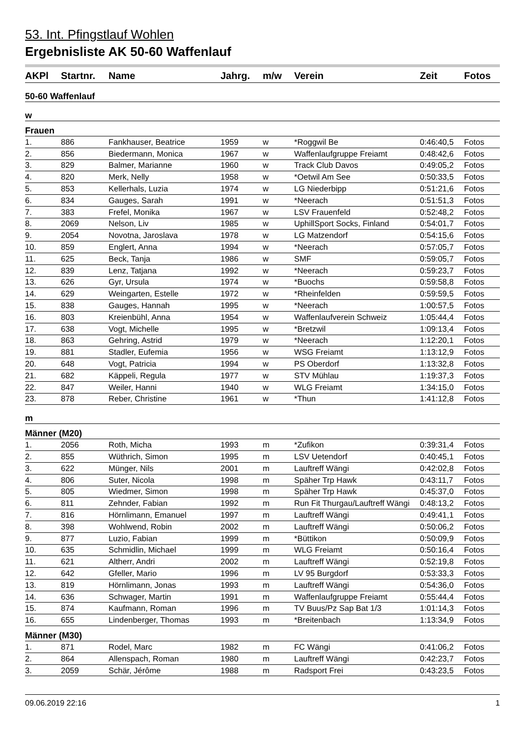53. Int. Pfingstlauf Wohlen
Ergebnisliste AK 50-60 Waffenlauf
| AKPl | Startnr. | Name | Jahrg. | m/w | Verein | Zeit | Fotos |
| --- | --- | --- | --- | --- | --- | --- | --- |
| 50-60 Waffenlauf | | | | | | | |
| w | | | | | | | |
| Frauen | | | | | | | |
| 1. | 886 | Fankhauser, Beatrice | 1959 | w | *Roggwil Be | 0:46:40,5 | Fotos |
| 2. | 856 | Biedermann, Monica | 1967 | w | Waffenlaufgruppe Freiamt | 0:48:42,6 | Fotos |
| 3. | 829 | Balmer, Marianne | 1960 | w | Track Club Davos | 0:49:05,2 | Fotos |
| 4. | 820 | Merk, Nelly | 1958 | w | *Oetwil Am See | 0:50:33,5 | Fotos |
| 5. | 853 | Kellerhals, Luzia | 1974 | w | LG Niederbipp | 0:51:21,6 | Fotos |
| 6. | 834 | Gauges, Sarah | 1991 | w | *Neerach | 0:51:51,3 | Fotos |
| 7. | 383 | Frefel, Monika | 1967 | w | LSV Frauenfeld | 0:52:48,2 | Fotos |
| 8. | 2069 | Nelson, Liv | 1985 | w | UphillSport Socks, Finland | 0:54:01,7 | Fotos |
| 9. | 2054 | Novotna, Jaroslava | 1978 | w | LG Matzendorf | 0:54:15,6 | Fotos |
| 10. | 859 | Englert, Anna | 1994 | w | *Neerach | 0:57:05,7 | Fotos |
| 11. | 625 | Beck, Tanja | 1986 | w | SMF | 0:59:05,7 | Fotos |
| 12. | 839 | Lenz, Tatjana | 1992 | w | *Neerach | 0:59:23,7 | Fotos |
| 13. | 626 | Gyr, Ursula | 1974 | w | *Buochs | 0:59:58,8 | Fotos |
| 14. | 629 | Weingarten, Estelle | 1972 | w | *Rheinfelden | 0:59:59,5 | Fotos |
| 15. | 838 | Gauges, Hannah | 1995 | w | *Neerach | 1:00:57,5 | Fotos |
| 16. | 803 | Kreienbühl, Anna | 1954 | w | Waffenlaufverein Schweiz | 1:05:44,4 | Fotos |
| 17. | 638 | Vogt, Michelle | 1995 | w | *Bretzwil | 1:09:13,4 | Fotos |
| 18. | 863 | Gehring, Astrid | 1979 | w | *Neerach | 1:12:20,1 | Fotos |
| 19. | 881 | Stadler, Eufemia | 1956 | w | WSG Freiamt | 1:13:12,9 | Fotos |
| 20. | 648 | Vogt, Patricia | 1994 | w | PS Oberdorf | 1:13:32,8 | Fotos |
| 21. | 682 | Käppeli, Regula | 1977 | w | STV Mühlau | 1:19:37,3 | Fotos |
| 22. | 847 | Weiler, Hanni | 1940 | w | WLG Freiamt | 1:34:15,0 | Fotos |
| 23. | 878 | Reber, Christine | 1961 | w | *Thun | 1:41:12,8 | Fotos |
| m | | | | | | | |
| Männer (M20) | | | | | | | |
| 1. | 2056 | Roth, Micha | 1993 | m | *Zufikon | 0:39:31,4 | Fotos |
| 2. | 855 | Wüthrich, Simon | 1995 | m | LSV Uetendorf | 0:40:45,1 | Fotos |
| 3. | 622 | Münger, Nils | 2001 | m | Lauftreff Wängi | 0:42:02,8 | Fotos |
| 4. | 806 | Suter, Nicola | 1998 | m | Späher Trp Hawk | 0:43:11,7 | Fotos |
| 5. | 805 | Wiedmer, Simon | 1998 | m | Späher Trp Hawk | 0:45:37,0 | Fotos |
| 6. | 811 | Zehnder, Fabian | 1992 | m | Run Fit Thurgau/Lauftreff Wängi | 0:48:13,2 | Fotos |
| 7. | 816 | Hörnlimann, Emanuel | 1997 | m | Lauftreff Wängi | 0:49:41,1 | Fotos |
| 8. | 398 | Wohlwend, Robin | 2002 | m | Lauftreff Wängi | 0:50:06,2 | Fotos |
| 9. | 877 | Luzio, Fabian | 1999 | m | *Büttikon | 0:50:09,9 | Fotos |
| 10. | 635 | Schmidlin, Michael | 1999 | m | WLG Freiamt | 0:50:16,4 | Fotos |
| 11. | 621 | Altherr, Andri | 2002 | m | Lauftreff Wängi | 0:52:19,8 | Fotos |
| 12. | 642 | Gfeller, Mario | 1996 | m | LV 95 Burgdorf | 0:53:33,3 | Fotos |
| 13. | 819 | Hörnlimann, Jonas | 1993 | m | Lauftreff Wängi | 0:54:36,0 | Fotos |
| 14. | 636 | Schwager, Martin | 1991 | m | Waffenlaufgruppe Freiamt | 0:55:44,4 | Fotos |
| 15. | 874 | Kaufmann, Roman | 1996 | m | TV Buus/Pz Sap Bat 1/3 | 1:01:14,3 | Fotos |
| 16. | 655 | Lindenberger, Thomas | 1993 | m | *Breitenbach | 1:13:34,9 | Fotos |
| Männer (M30) | | | | | | | |
| 1. | 871 | Rodel, Marc | 1982 | m | FC Wängi | 0:41:06,2 | Fotos |
| 2. | 864 | Allenspach, Roman | 1980 | m | Lauftreff Wängi | 0:42:23,7 | Fotos |
| 3. | 2059 | Schär, Jérôme | 1988 | m | Radsport Frei | 0:43:23,5 | Fotos |
09.06.2019 22:16 1